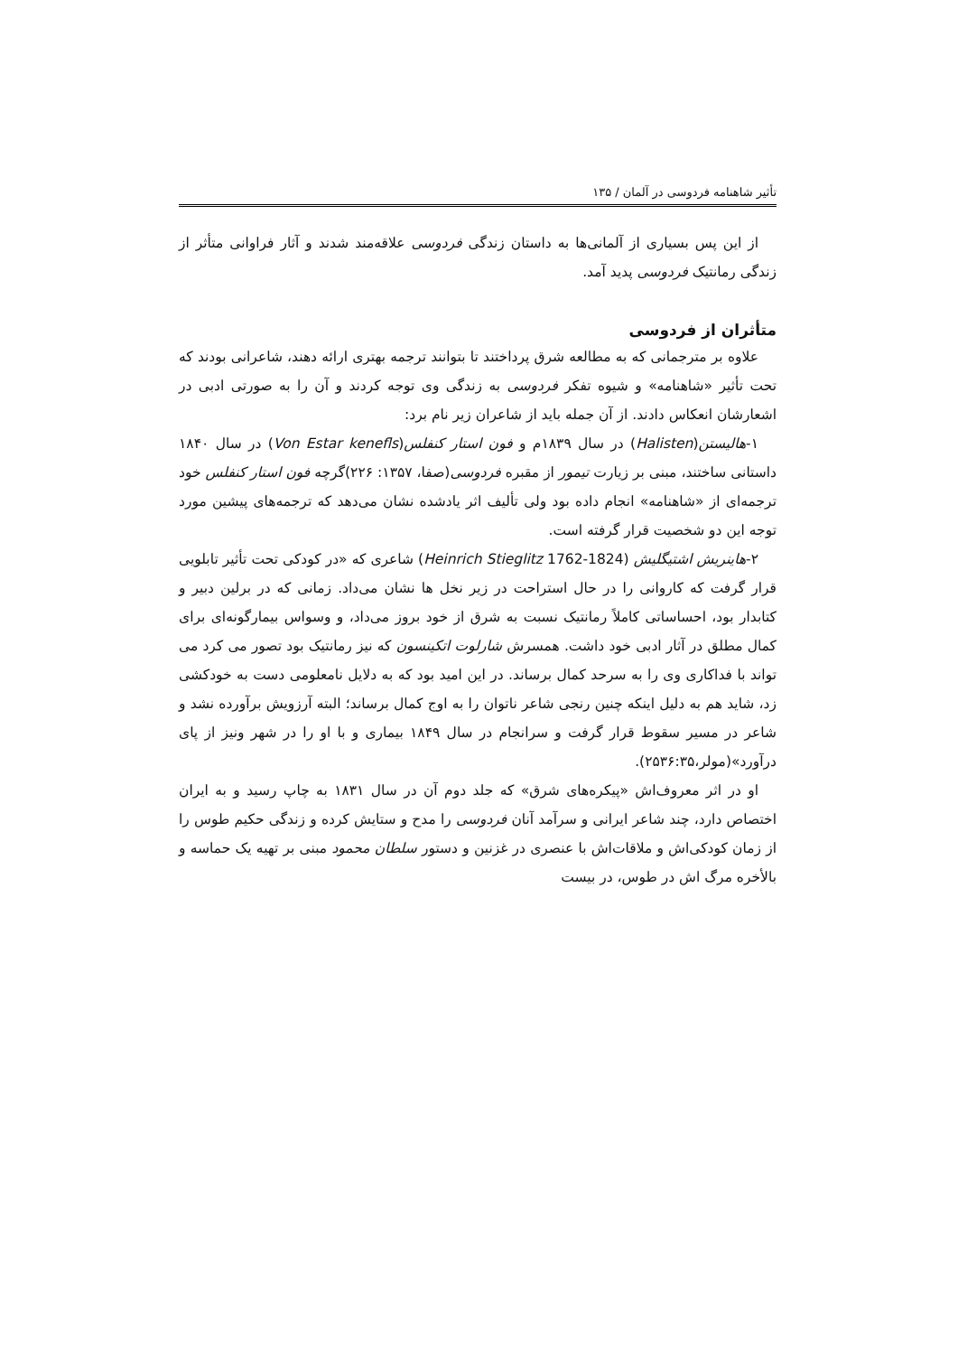تأثیر شاهنامه فردوسی در آلمان / ۱۳۵
از این پس بسیاری از آلمانی‌ها به داستان زندگی فردوسی علاقه‌مند شدند و آثار فراوانی متأثر از زندگی رمانتیک فردوسی پدید آمد.
متأثران از فردوسی
علاوه بر مترجمانی که به مطالعه شرق پرداختند تا بتوانند ترجمه بهتری ارائه دهند، شاعرانی بودند که تحت تأثیر «شاهنامه» و شیوه تفکر فردوسی به زندگی وی توجه کردند و آن را به صورتی ادبی در اشعارشان انعکاس دادند. از آن جمله باید از شاعران زیر نام برد:
۱-هالیستن(Halisten) در سال ۱۸۳۹م و فون استار کنفلس(Von Estar kenefls) در سال ۱۸۴۰ داستانی ساختند، مبنی بر زیارت تیمور از مقبره فردوسی(صفا، ۱۳۵۷: ۲۲۶)گرچه فون استار کنفلس خود ترجمه‌ای از «شاهنامه» انجام داده بود ولی تألیف اثر یادشده نشان می‌دهد که ترجمه‌های پیشین مورد توجه این دو شخصیت قرار گرفته است.
۲-هاینریش اشتیگلیش (Heinrich Stieglitz 1762-1824) شاعری که «در کودکی تحت تأثیر تابلویی قرار گرفت که کاروانی را در حال استراحت در زیر نخل ها نشان می‌داد. زمانی که در برلین دبیر و کتابدار بود، احساساتی کاملاً رمانتیک نسبت به شرق از خود بروز می‌داد، و وسواس بیمارگونه‌ای برای کمال مطلق در آثار ادبی خود داشت. همسرش شارلوت اتکینسون که نیز رمانتیک بود تصور می کرد می تواند با فداکاری وی را به سرحد کمال برساند. در این امید بود که به دلایل نامعلومی دست به خودکشی زد، شاید هم به دلیل اینکه چنین رنجی شاعر ناتوان را به اوج کمال برساند؛ البته آرزویش برآورده نشد و شاعر در مسیر سقوط قرار گرفت و سرانجام در سال ۱۸۴۹ بیماری و با او را در شهر ونیز از پای درآورد»(مولر،۲۵۳۶:۳۵).
او در اثر معروف‌اش «پیکره‌های شرق» که جلد دوم آن در سال ۱۸۳۱ به چاپ رسید و به ایران اختصاص دارد، چند شاعر ایرانی و سرآمد آنان فردوسی را مدح و ستایش کرده و زندگی حکیم طوس را از زمان کودکی‌اش و ملاقات‌اش با عنصری در غزنین و دستور سلطان محمود مبنی بر تهیه یک حماسه و بالأخره مرگ اش در طوس، در بیست